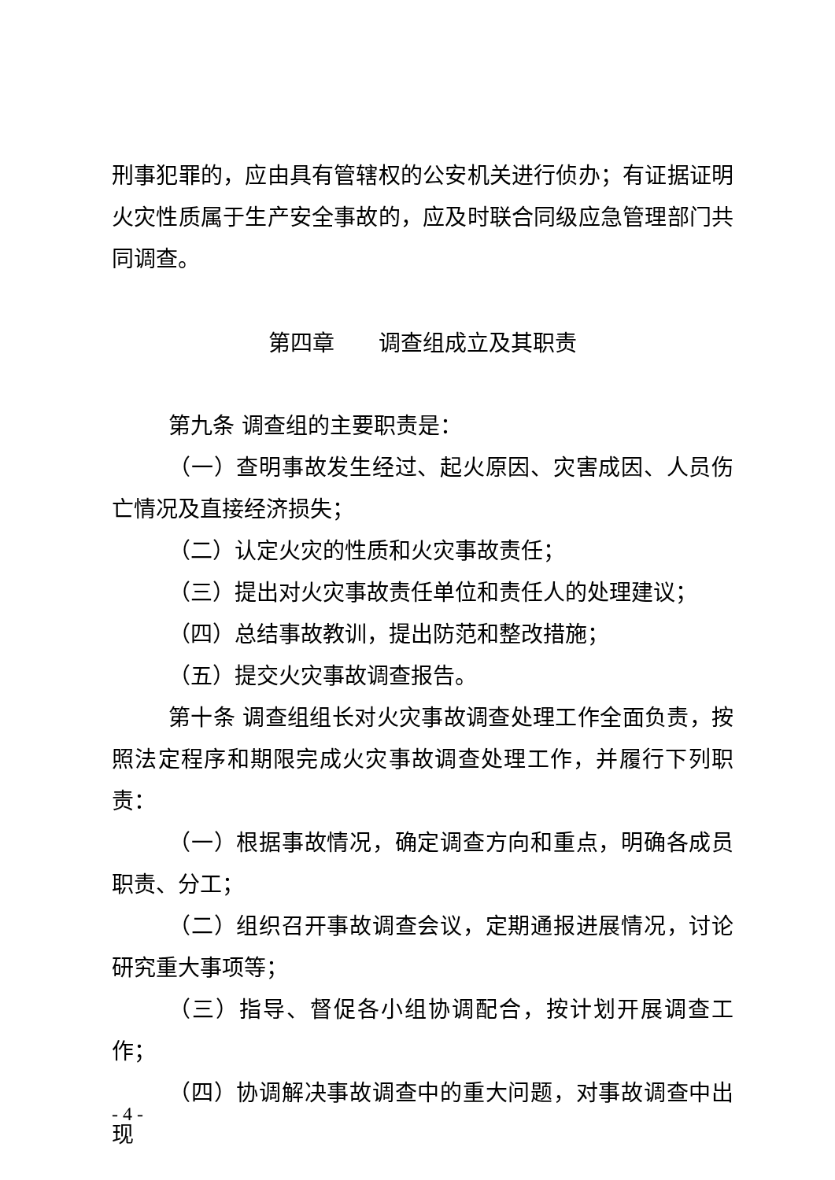刑事犯罪的，应由具有管辖权的公安机关进行侦办；有证据证明火灾性质属于生产安全事故的，应及时联合同级应急管理部门共同调查。
第四章　　调查组成立及其职责
第九条 调查组的主要职责是：
（一）查明事故发生经过、起火原因、灾害成因、人员伤亡情况及直接经济损失；
（二）认定火灾的性质和火灾事故责任；
（三）提出对火灾事故责任单位和责任人的处理建议；
（四）总结事故教训，提出防范和整改措施；
（五）提交火灾事故调查报告。
第十条 调查组组长对火灾事故调查处理工作全面负责，按照法定程序和期限完成火灾事故调查处理工作，并履行下列职责：
（一）根据事故情况，确定调查方向和重点，明确各成员职责、分工；
（二）组织召开事故调查会议，定期通报进展情况，讨论研究重大事项等；
（三）指导、督促各小组协调配合，按计划开展调查工作；
（四）协调解决事故调查中的重大问题，对事故调查中出现
- 4 -